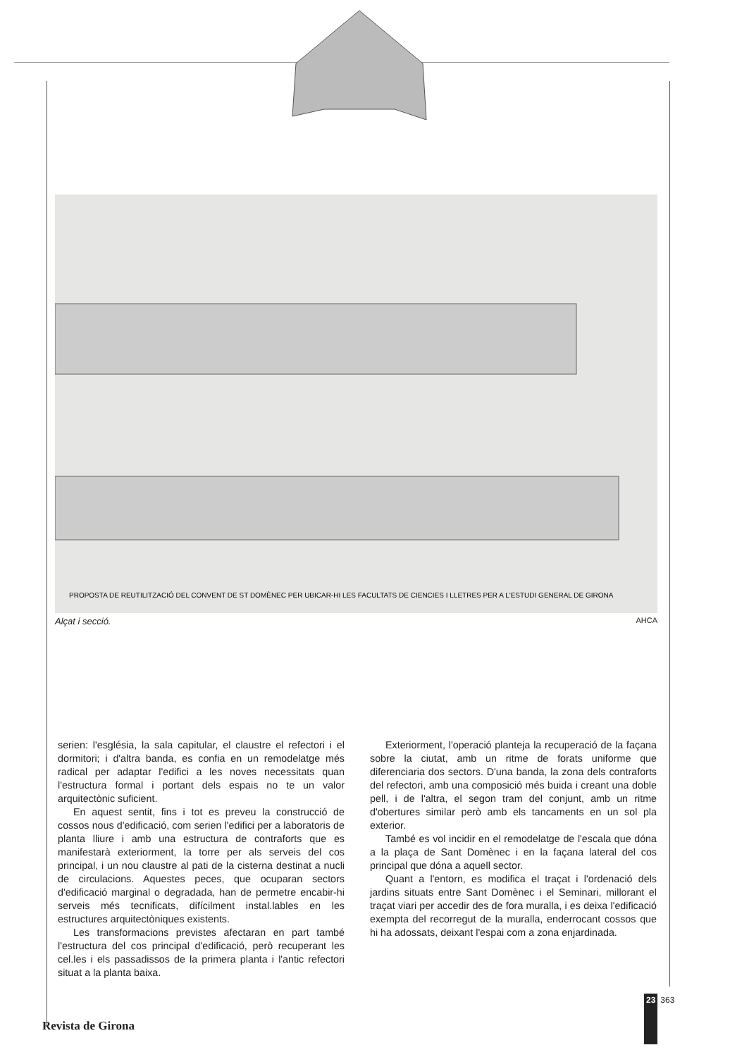PROPOSTA DE REUTILITZACIÓ DEL CONVENT DE ST DOMÈNEC PER UBICAR-HI LES FACULTATS DE CIENCIES I LLETRES PER A L'ESTUDI GENERAL DE GIRONA
Alçat i secció. AHCA
serien: l'església, la sala capitular, el claustre el refectori i el dormitori; i d'altra banda, es confia en un remodelatge més radical per adaptar l'edifici a les noves necessitats quan l'estructura formal i portant dels espais no te un valor arquitectònic suficient.
En aquest sentit, fins i tot es preveu la construcció de cossos nous d'edificació, com serien l'edifici per a laboratoris de planta lliure i amb una estructura de contraforts que es manifestarà exteriorment, la torre per als serveis del cos principal, i un nou claustre al pati de la cisterna destinat a nucli de circulacions. Aquestes peces, que ocuparan sectors d'edificació marginal o degradada, han de permetre encabir-hi serveis més tecnificats, difícilment instal.lables en les estructures arquitectòniques existents.
Les transformacions previstes afectaran en part també l'estructura del cos principal d'edificació, però recuperant les cel.les i els passadissos de la primera planta i l'antic refectori situat a la planta baixa.
Exteriorment, l'operació planteja la recuperació de la façana sobre la ciutat, amb un ritme de forats uniforme que diferenciaria dos sectors. D'una banda, la zona dels contraforts del refectori, amb una composició més buida i creant una doble pell, i de l'altra, el segon tram del conjunt, amb un ritme d'obertures similar però amb els tancaments en un sol pla exterior.
També es vol incidir en el remodelatge de l'escala que dóna a la plaça de Sant Domènec i en la façana lateral del cos principal que dóna a aquell sector.
Quant a l'entorn, es modifica el traçat i l'ordenació dels jardins situats entre Sant Domènec i el Seminari, millorant el traçat viari per accedir des de fora muralla, i es deixa l'edificació exempta del recorregut de la muralla, enderrocant cossos que hi ha adossats, deixant l'espai com a zona enjardinada.
Revista de Girona
23 363